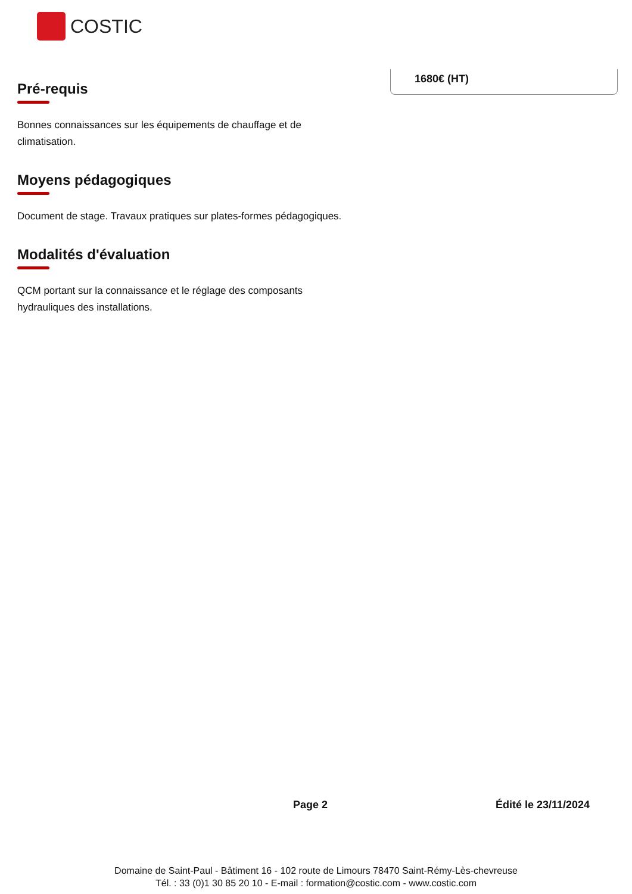COSTIC
1680€ (HT)
Pré-requis
Bonnes connaissances sur les équipements de chauffage et de climatisation.
Moyens pédagogiques
Document de stage. Travaux pratiques sur plates-formes pédagogiques.
Modalités d'évaluation
QCM portant sur la connaissance et le réglage des composants hydrauliques des installations.
Page 2 Édité le 23/11/2024
Domaine de Saint-Paul - Bâtiment 16 - 102 route de Limours 78470 Saint-Rémy-Lès-chevreuse
Tél. : 33 (0)1 30 85 20 10 - E-mail : formation@costic.com - www.costic.com